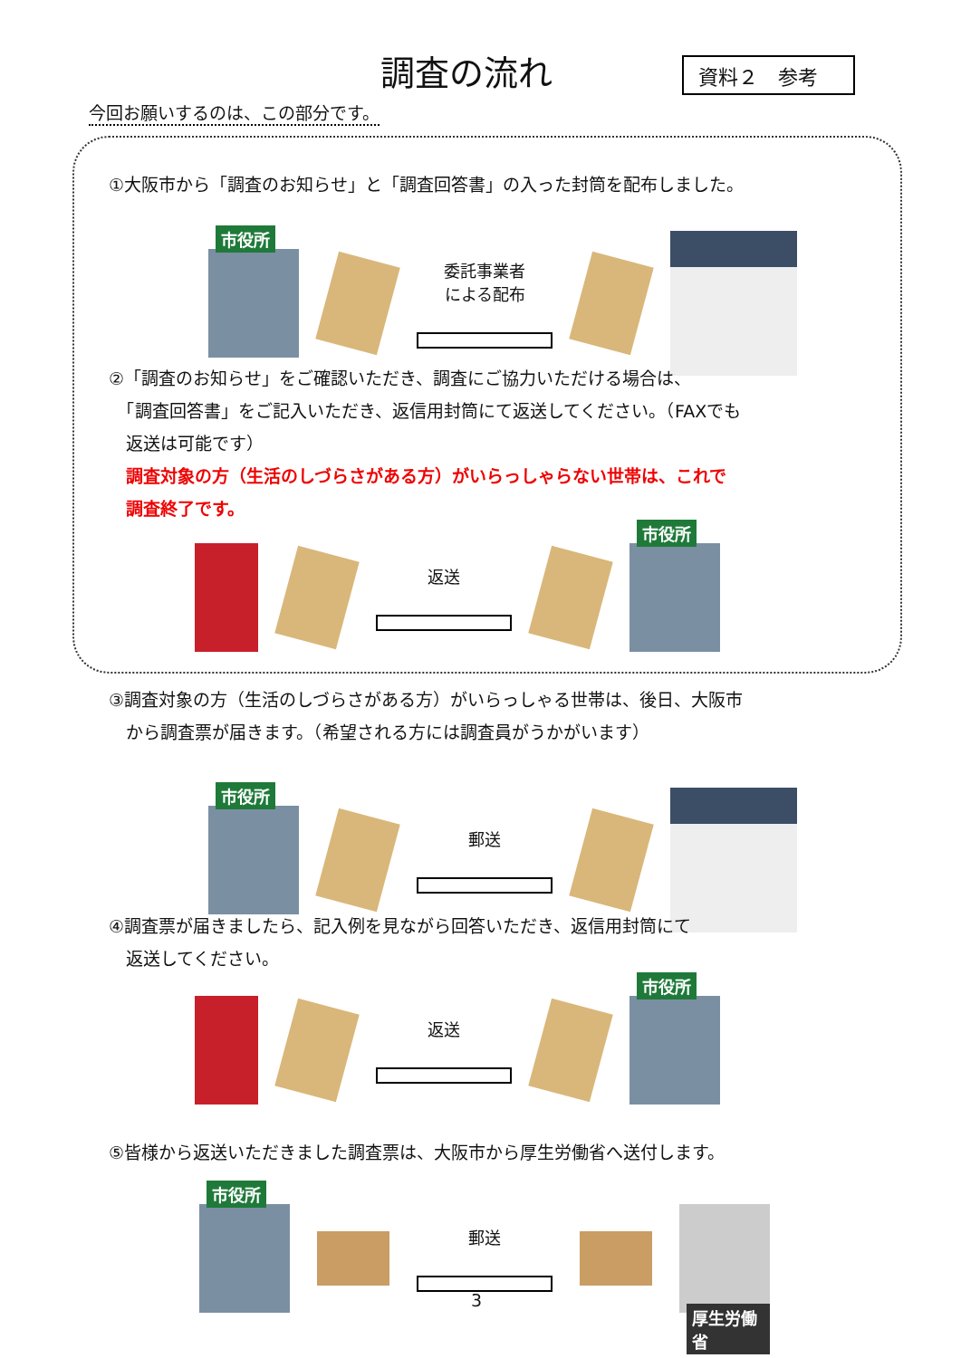調査の流れ 資料２　参考
今回お願いするのは、この部分です。
①大阪市から「調査のお知らせ」と「調査回答書」の入った封筒を配布しました。
市役所
委託事業者
による配布
②「調査のお知らせ」をご確認いただき、調査にご協力いただける場合は、
　「調査回答書」をご記入いただき、返信用封筒にて返送してください。（FAXでも
　返送は可能です）
　調査対象の方（生活のしづらさがある方）がいらっしゃらない世帯は、これで
　調査終了です。
返送
市役所
③調査対象の方（生活のしづらさがある方）がいらっしゃる世帯は、後日、大阪市
　から調査票が届きます。（希望される方には調査員がうかがいます）
市役所
郵送
④調査票が届きましたら、記入例を見ながら回答いただき、返信用封筒にて
　返送してください。
返送
市役所
⑤皆様から返送いただきました調査票は、大阪市から厚生労働省へ送付します。
市役所
郵送
厚生労働省
3